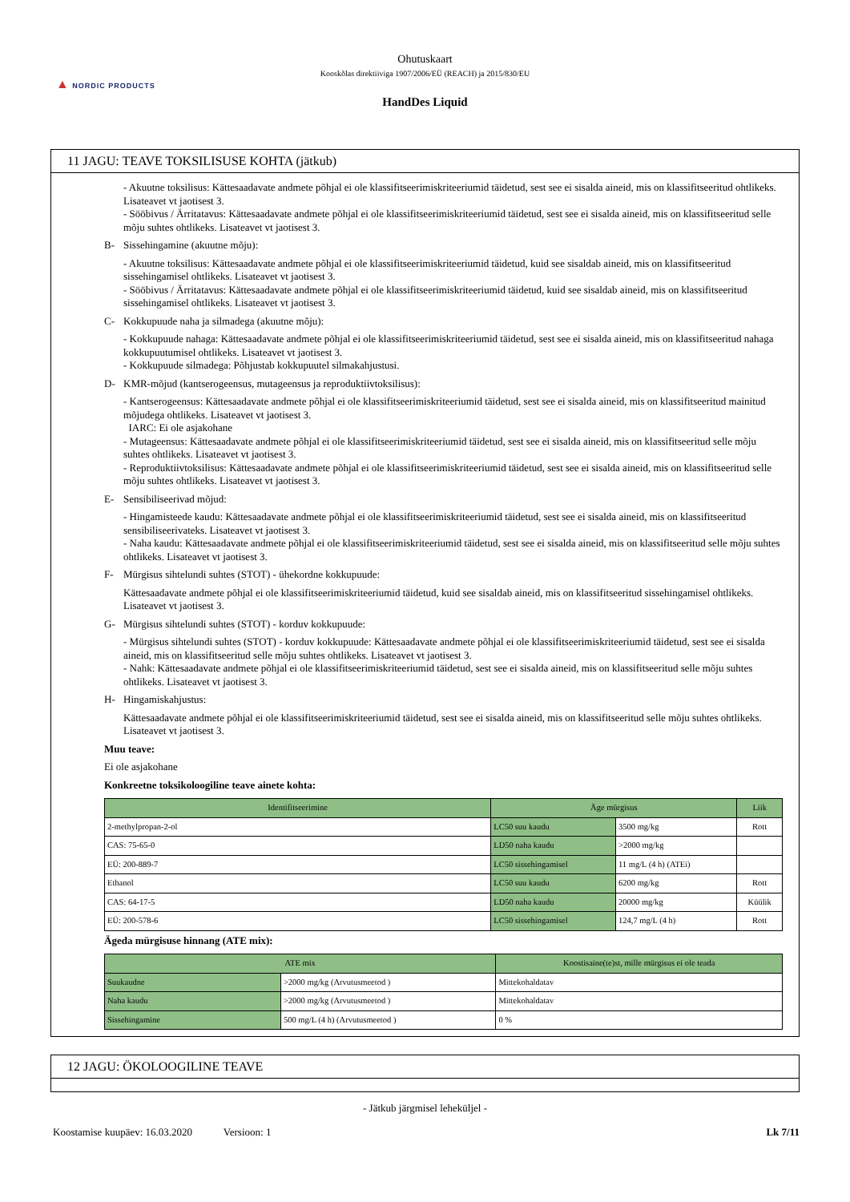▲ NORDIC PRODUCTS
Ohutuskaart
Kooskõlas direktiiviga 1907/2006/EÜ (REACH) ja 2015/830/EU
HandDes Liquid
11 JAGU: TEAVE TOKSILISUSE KOHTA (jätkub)
- Akuutne toksilisus: Kättesaadavate andmete põhjal ei ole klassifitseerimiskriteeriumid täidetud, sest see ei sisalda aineid, mis on klassifitseeritud ohtlikeks. Lisateavet vt jaotisest 3.
- Sööbivus / Ärritatavus: Kättesaadavate andmete põhjal ei ole klassifitseerimiskriteeriumid täidetud, sest see ei sisalda aineid, mis on klassifitseeritud selle mõju suhtes ohtlikeks. Lisateavet vt jaotisest 3.
B- Sissehingamine (akuutne mõju):
- Akuutne toksilisus: Kättesaadavate andmete põhjal ei ole klassifitseerimiskriteeriumid täidetud, kuid see sisaldab aineid, mis on klassifitseeritud sissehingamisel ohtlikeks. Lisateavet vt jaotisest 3.
- Sööbivus / Ärritatavus: Kättesaadavate andmete põhjal ei ole klassifitseerimiskriteeriumid täidetud, kuid see sisaldab aineid, mis on klassifitseeritud sissehingamisel ohtlikeks. Lisateavet vt jaotisest 3.
C- Kokkupuude naha ja silmadega (akuutne mõju):
- Kokkupuude nahaga: Kättesaadavate andmete põhjal ei ole klassifitseerimiskriteeriumid täidetud, sest see ei sisalda aineid, mis on klassifitseeritud nahaga kokkupuutumisel ohtlikeks. Lisateavet vt jaotisest 3.
- Kokkupuude silmadega: Põhjustab kokkupuutel silmakahjustusi.
D- KMR-mõjud (kantserogeensus, mutageensus ja reproduktiivtoksilisus):
- Kantserogeensus: Kättesaadavate andmete põhjal ei ole klassifitseerimiskriteeriumid täidetud, sest see ei sisalda aineid, mis on klassifitseeritud mainitud mõjudega ohtlikeks. Lisateavet vt jaotisest 3.
IARC: Ei ole asjakohane
- Mutageensus: Kättesaadavate andmete põhjal ei ole klassifitseerimiskriteeriumid täidetud, sest see ei sisalda aineid, mis on klassifitseeritud selle mõju suhtes ohtlikeks. Lisateavet vt jaotisest 3.
- Reproduktiivtoksilisus: Kättesaadavate andmete põhjal ei ole klassifitseerimiskriteeriumid täidetud, sest see ei sisalda aineid, mis on klassifitseeritud selle mõju suhtes ohtlikeks. Lisateavet vt jaotisest 3.
E- Sensibiliseerivad mõjud:
- Hingamisteede kaudu: Kättesaadavate andmete põhjal ei ole klassifitseerimiskriteeriumid täidetud, sest see ei sisalda aineid, mis on klassifitseeritud sensibiliseerivateks. Lisateavet vt jaotisest 3.
- Naha kaudu: Kättesaadavate andmete põhjal ei ole klassifitseerimiskriteeriumid täidetud, sest see ei sisalda aineid, mis on klassifitseeritud selle mõju suhtes ohtlikeks. Lisateavet vt jaotisest 3.
F- Mürgisus sihtelundi suhtes (STOT) - ühekordne kokkupuude:
Kättesaadavate andmete põhjal ei ole klassifitseerimiskriteeriumid täidetud, kuid see sisaldab aineid, mis on klassifitseeritud sissehingamisel ohtlikeks. Lisateavet vt jaotisest 3.
G- Mürgisus sihtelundi suhtes (STOT) - korduv kokkupuude:
- Mürgisus sihtelundi suhtes (STOT) - korduv kokkupuude: Kättesaadavate andmete põhjal ei ole klassifitseerimiskriteeriumid täidetud, sest see ei sisalda aineid, mis on klassifitseeritud selle mõju suhtes ohtlikeks. Lisateavet vt jaotisest 3.
- Nahk: Kättesaadavate andmete põhjal ei ole klassifitseerimiskriteeriumid täidetud, sest see ei sisalda aineid, mis on klassifitseeritud selle mõju suhtes ohtlikeks. Lisateavet vt jaotisest 3.
H- Hingamiskahjustus:
Kättesaadavate andmete põhjal ei ole klassifitseerimiskriteeriumid täidetud, sest see ei sisalda aineid, mis on klassifitseeritud selle mõju suhtes ohtlikeks. Lisateavet vt jaotisest 3.
Muu teave:
Ei ole asjakohane
Konkreetne toksikoloogiline teave ainete kohta:
| Identifitseerimine | Äge mürgisus | | Liik |
| --- | --- | --- | --- |
| 2-methylpropan-2-ol | LC50 suu kaudu | 3500 mg/kg | Rott |
| CAS: 75-65-0 | LD50 naha kaudu | >2000 mg/kg | |
| EÜ: 200-889-7 | LC50 sissehingamisel | 11 mg/L (4 h) (ATEi) | |
| Ethanol | LC50 suu kaudu | 6200 mg/kg | Rott |
| CAS: 64-17-5 | LD50 naha kaudu | 20000 mg/kg | Küülik |
| EÜ: 200-578-6 | LC50 sissehingamisel | 124,7 mg/L (4 h) | Rott |
Ägeda mürgisuse hinnang (ATE mix):
| ATE mix | | Koostisaine(te)st, mille mürgisus ei ole teada |
| --- | --- | --- |
| Suukaudne | >2000 mg/kg (Arvutusmeetod ) | Mittekohaldatav |
| Naha kaudu | >2000 mg/kg (Arvutusmeetod ) | Mittekohaldatav |
| Sissehingamine | 500 mg/L (4 h) (Arvutusmeetod ) | 0 % |
12 JAGU: ÖKOLOOGILINE TEAVE
- Jätkub järgmisel leheküljel -
Koostamise kuupäev: 16.03.2020 Versioon: 1 Lk 7/11